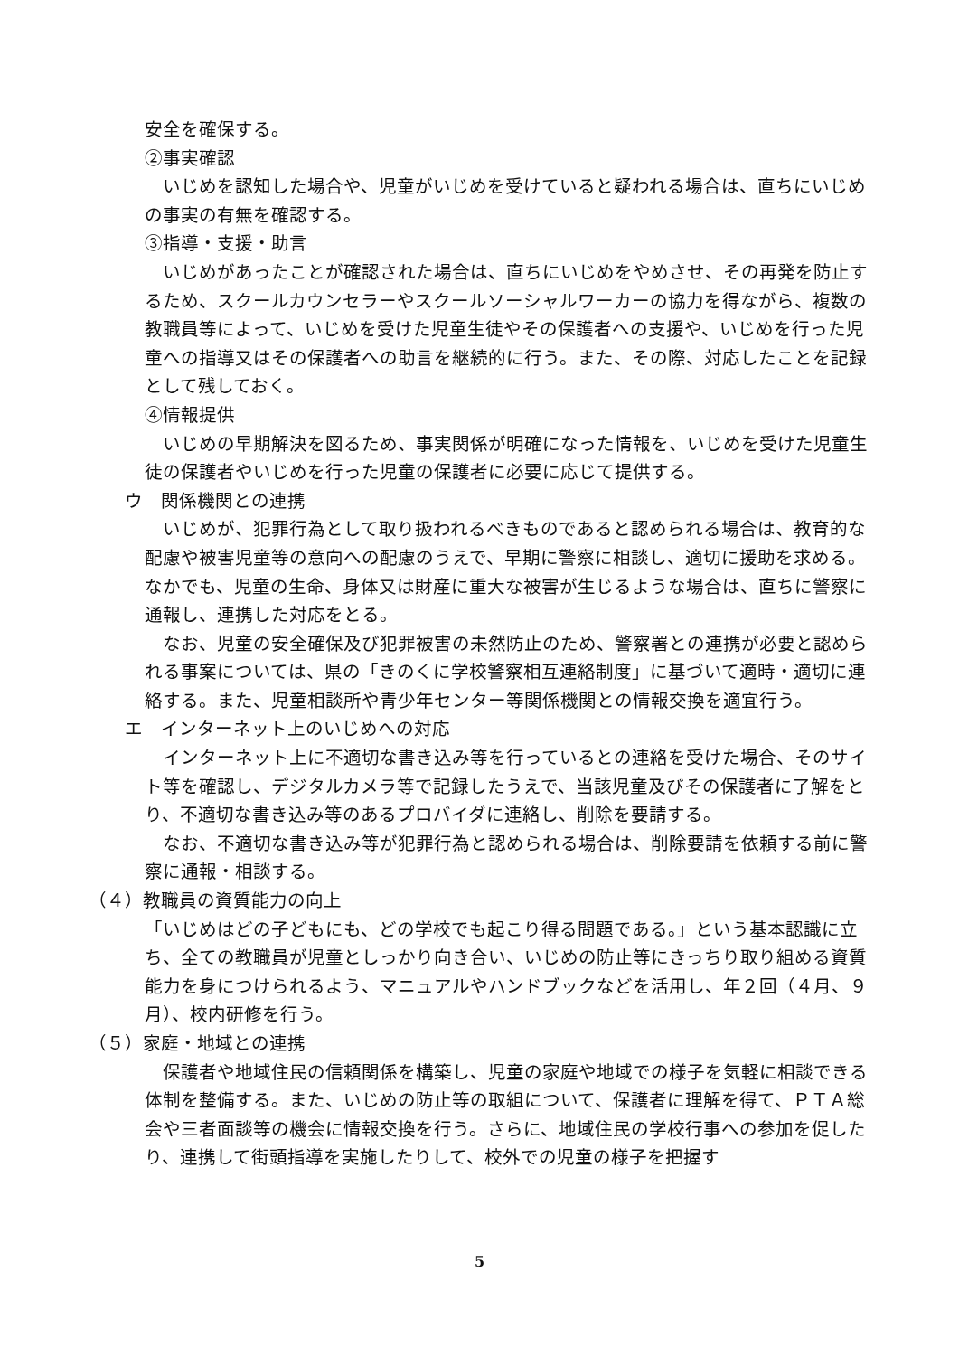安全を確保する。
②事実確認
いじめを認知した場合や、児童がいじめを受けていると疑われる場合は、直ちにいじめの事実の有無を確認する。
③指導・支援・助言
いじめがあったことが確認された場合は、直ちにいじめをやめさせ、その再発を防止するため、スクールカウンセラーやスクールソーシャルワーカーの協力を得ながら、複数の教職員等によって、いじめを受けた児童生徒やその保護者への支援や、いじめを行った児童への指導又はその保護者への助言を継続的に行う。また、その際、対応したことを記録として残しておく。
④情報提供
いじめの早期解決を図るため、事実関係が明確になった情報を、いじめを受けた児童生徒の保護者やいじめを行った児童の保護者に必要に応じて提供する。
ウ　関係機関との連携
いじめが、犯罪行為として取り扱われるべきものであると認められる場合は、教育的な配慮や被害児童等の意向への配慮のうえで、早期に警察に相談し、適切に援助を求める。なかでも、児童の生命、身体又は財産に重大な被害が生じるような場合は、直ちに警察に通報し、連携した対応をとる。
なお、児童の安全確保及び犯罪被害の未然防止のため、警察署との連携が必要と認められる事案については、県の「きのくに学校警察相互連絡制度」に基づいて適時・適切に連絡する。また、児童相談所や青少年センター等関係機関との情報交換を適宜行う。
エ　インターネット上のいじめへの対応
インターネット上に不適切な書き込み等を行っているとの連絡を受けた場合、そのサイト等を確認し、デジタルカメラ等で記録したうえで、当該児童及びその保護者に了解をとり、不適切な書き込み等のあるプロバイダに連絡し、削除を要請する。
なお、不適切な書き込み等が犯罪行為と認められる場合は、削除要請を依頼する前に警察に通報・相談する。
（４）教職員の資質能力の向上
「いじめはどの子どもにも、どの学校でも起こり得る問題である。」という基本認識に立ち、全ての教職員が児童としっかり向き合い、いじめの防止等にきっちり取り組める資質能力を身につけられるよう、マニュアルやハンドブックなどを活用し、年２回（４月、９月）、校内研修を行う。
（５）家庭・地域との連携
保護者や地域住民の信頼関係を構築し、児童の家庭や地域での様子を気軽に相談できる体制を整備する。また、いじめの防止等の取組について、保護者に理解を得て、ＰＴＡ総会や三者面談等の機会に情報交換を行う。さらに、地域住民の学校行事への参加を促したり、連携して街頭指導を実施したりして、校外での児童の様子を把握す
5